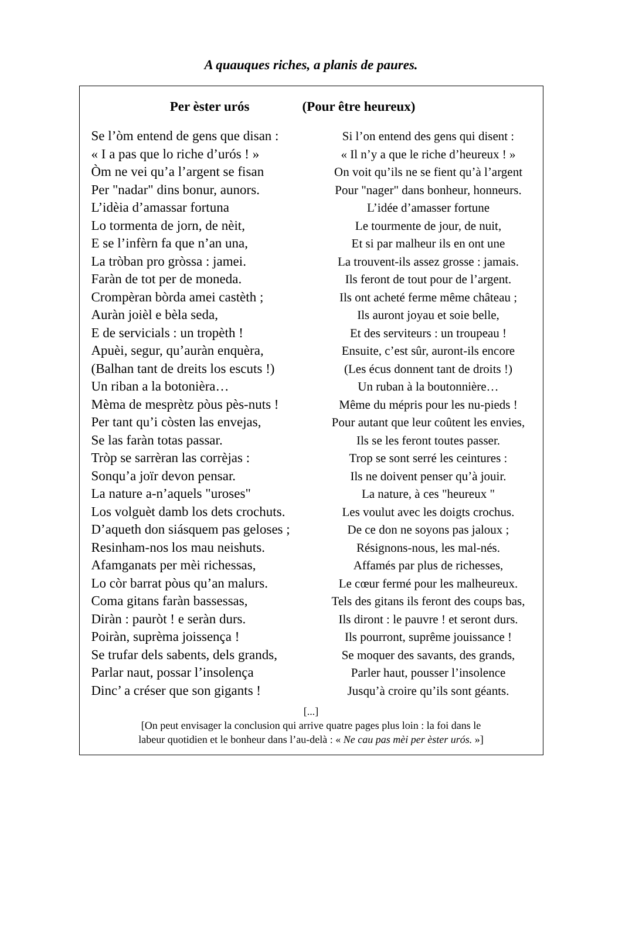A quauques riches, a planis de paures.
Per èster urós (Pour être heureux)
Se l’òm entend de gens que disan : Si l’on entend des gens qui disent :
« I a pas que lo riche d’urós ! » « Il n’y a que le riche d’heureux ! »
Òm ne vei qu’a l’argent se fisan On voit qu’ils ne se fient qu’à l’argent
Per "nadar" dins bonur, aunors. Pour "nager" dans bonheur, honneurs.
L’idèia d’amassar fortuna L’idée d’amasser fortune
Lo tormenta de jorn, de nèit, Le tourmente de jour, de nuit,
E se l’infèrn fa que n’an una, Et si par malheur ils en ont une
La tròban pro gròssa : jamei. La trouvent-ils assez grosse : jamais.
Faràn de tot per de moneda. Ils feront de tout pour de l’argent.
Crompèran bòrda amei castèth ; Ils ont acheté ferme même château ;
Auràn joièl e bèla seda, Ils auront joyau et soie belle,
E de servicials : un tropèth ! Et des serviteurs : un troupeau !
Apuèi, segur, qu’auràn enquèra, Ensuite, c’est sûr, auront-ils encore
(Balhan tant de dreits los escuts !) (Les écus donnent tant de droits !)
Un riban a la botonièra… Un ruban à la boutonnière…
Mèma de mesprètz pòus pès-nuts ! Même du mépris pour les nu-pieds !
Per tant qu’i còsten las envejas, Pour autant que leur coûtent les envies,
Se las faràn totas passar. Ils se les feront toutes passer.
Tròp se sarrèran las corrèjas : Trop se sont serré les ceintures :
Sonqu’a joïr devon pensar. Ils ne doivent penser qu’à jouir.
La nature a-n’aquels "uroses" La nature, à ces "heureux "
Los volguèt damb los dets crochuts. Les voulut avec les doigts crochus.
D’aqueth don siásquem pas geloses ; De ce don ne soyons pas jaloux ;
Resinham-nos los mau neishuts. Résignons-nous, les mal-nés.
Afamganats per mèi richessas, Affamés par plus de richesses,
Lo còr barrat pòus qu’an malurs. Le cœur fermé pour les malheureux.
Coma gitans faràn bassessas, Tels des gitans ils feront des coups bas,
Diràn : pauròt ! e seràn durs. Ils diront : le pauvre ! et seront durs.
Poiràn, suprèma joissença ! Ils pourront, suprême jouissance !
Se trufar dels sabents, dels grands, Se moquer des savants, des grands,
Parlar naut, possar l’insolença Parler haut, pousser l’insolence
Dinc’ a créser que son gigants ! Jusqu’à croire qu’ils sont géants.
[...]
[On peut envisager la conclusion qui arrive quatre pages plus loin : la foi dans le
labeur quotidien et le bonheur dans l’au-delà : « Ne cau pas mèi per èster urós. »]